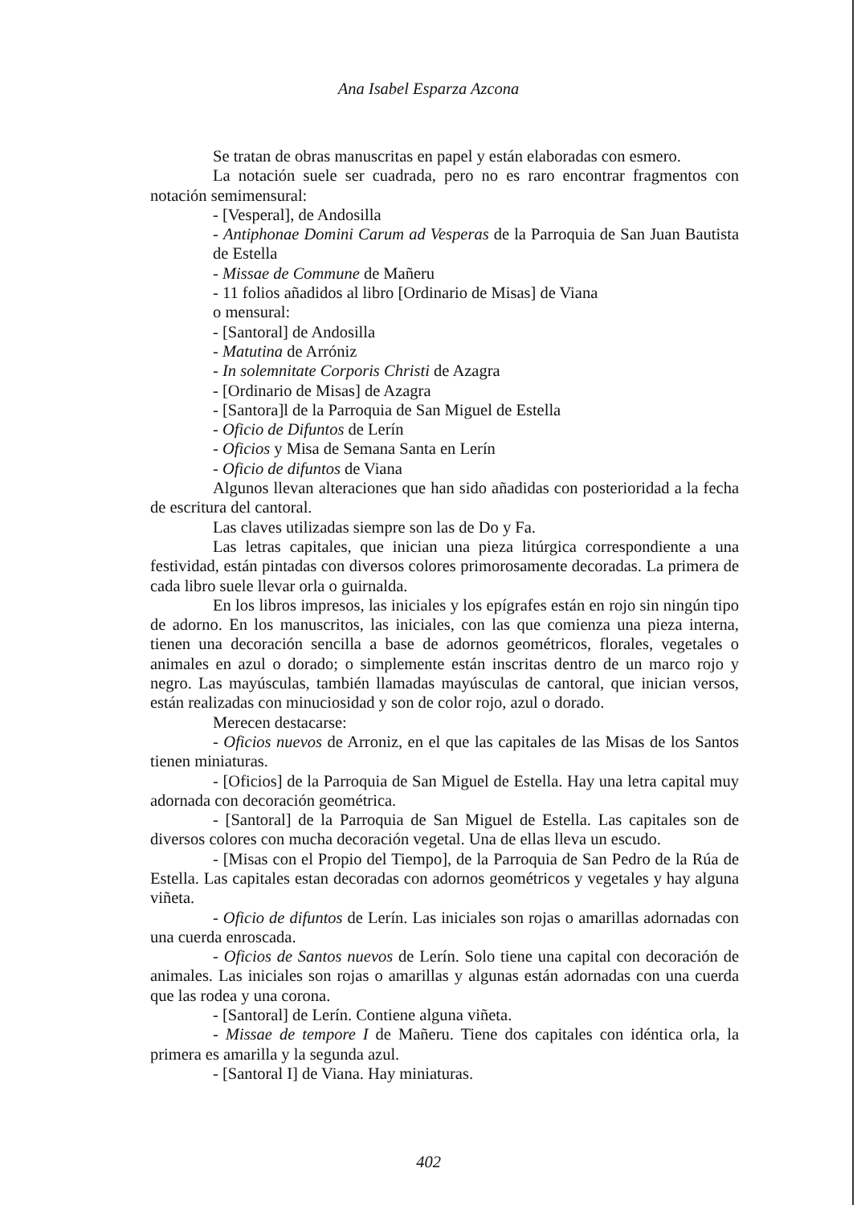Ana Isabel Esparza Azcona
Se tratan de obras manuscritas en papel y están elaboradas con esmero.
La notación suele ser cuadrada, pero no es raro encontrar fragmentos con notación semimensural:
- [Vesperal], de Andosilla
- Antiphonae Domini Carum ad Vesperas de la Parroquia de San Juan Bautista de Estella
- Missae de Commune de Mañeru
- 11 folios añadidos al libro [Ordinario de Misas] de Viana
o mensural:
- [Santoral] de Andosilla
- Matutina de Arróniz
- In solemnitate Corporis Christi de Azagra
- [Ordinario de Misas] de Azagra
- [Santora]l de la Parroquia de San Miguel de Estella
- Oficio de Difuntos de Lerín
- Oficios y Misa de Semana Santa en Lerín
- Oficio de difuntos de Viana
Algunos llevan alteraciones que han sido añadidas con posterioridad a la fecha de escritura del cantoral.
Las claves utilizadas siempre son las de Do y Fa.
Las letras capitales, que inician una pieza litúrgica correspondiente a una festividad, están pintadas con diversos colores primorosamente decoradas. La primera de cada libro suele llevar orla o guirnalda.
En los libros impresos, las iniciales y los epígrafes están en rojo sin ningún tipo de adorno. En los manuscritos, las iniciales, con las que comienza una pieza interna, tienen una decoración sencilla a base de adornos geométricos, florales, vegetales o animales en azul o dorado; o simplemente están inscritas dentro de un marco rojo y negro. Las mayúsculas, también llamadas mayúsculas de cantoral, que inician versos, están realizadas con minuciosidad y son de color rojo, azul o dorado.
Merecen destacarse:
- Oficios nuevos de Arroniz, en el que las capitales de las Misas de los Santos tienen miniaturas.
- [Oficios] de la Parroquia de San Miguel de Estella. Hay una letra capital muy adornada con decoración geométrica.
- [Santoral] de la Parroquia de San Miguel de Estella. Las capitales son de diversos colores con mucha decoración vegetal. Una de ellas lleva un escudo.
- [Misas con el Propio del Tiempo], de la Parroquia de San Pedro de la Rúa de Estella. Las capitales estan decoradas con adornos geométricos y vegetales y hay alguna viñeta.
- Oficio de difuntos de Lerín. Las iniciales son rojas o amarillas adornadas con una cuerda enroscada.
- Oficios de Santos nuevos de Lerín. Solo tiene una capital con decoración de animales. Las iniciales son rojas o amarillas y algunas están adornadas con una cuerda que las rodea y una corona.
- [Santoral] de Lerín. Contiene alguna viñeta.
- Missae de tempore I de Mañeru. Tiene dos capitales con idéntica orla, la primera es amarilla y la segunda azul.
- [Santoral I] de Viana. Hay miniaturas.
402